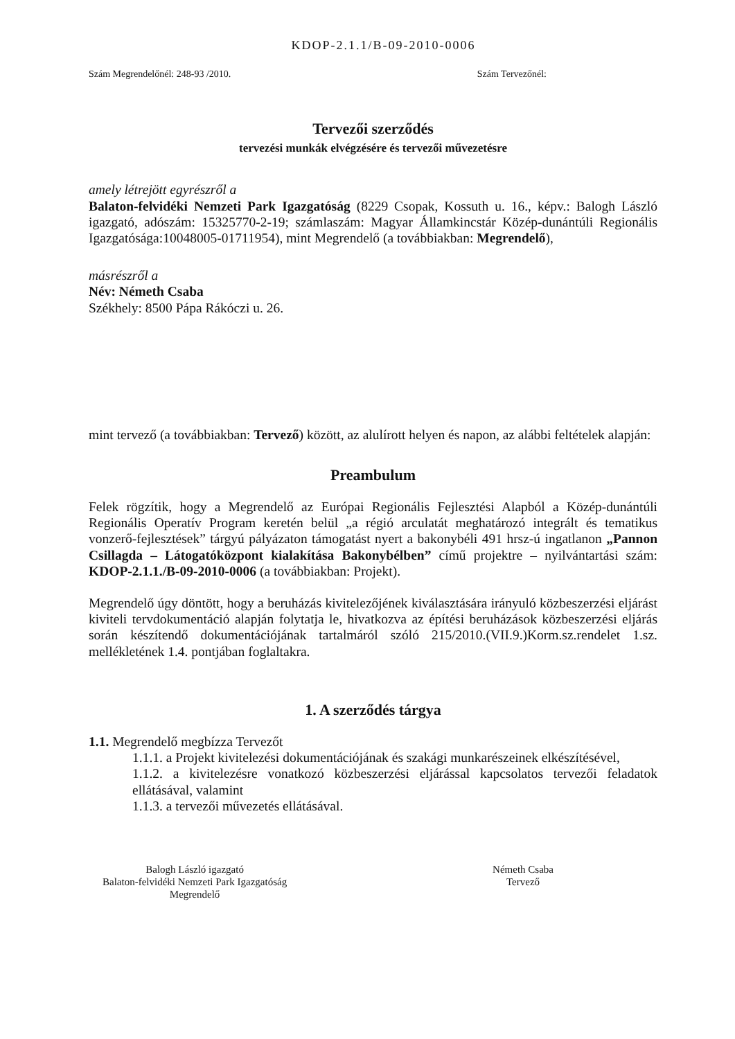KDOP-2.1.1/B-09-2010-0006
Szám Megrendelőnél: 248-93 /2010. Szám Tervezőnél:
Tervezői szerződés
tervezési munkák elvégzésére és tervezői művezetésre
amely létrejött egyrészről a
Balaton-felvidéki Nemzeti Park Igazgatóság (8229 Csopak, Kossuth u. 16., képv.: Balogh László igazgató, adószám: 15325770-2-19; számlaszám: Magyar Államkincstár Közép-dunántúli Regionális Igazgatósága:10048005-01711954), mint Megrendelő (a továbbiakban: Megrendelő),
másrészről a
Név: Németh Csaba
Székhely: 8500 Pápa Rákóczi u. 26.
mint tervező (a továbbiakban: Tervező) között, az alulírott helyen és napon, az alábbi feltételek alapján:
Preambulum
Felek rögzítik, hogy a Megrendelő az Európai Regionális Fejlesztési Alapból a Közép-dunántúli Regionális Operatív Program keretén belül „a régió arculatát meghatározó integrált és tematikus vonzerő-fejlesztések” tárgyú pályázaton támogatást nyert a bakonybéli 491 hrsz-ú ingatlanon „Pannon Csillagda – Látogatóközpont kialakítása Bakonybélben” című projektre – nyilvántartási szám: KDOP-2.1.1./B-09-2010-0006 (a továbbiakban: Projekt).
Megrendelő úgy döntött, hogy a beruházás kivitelezőjének kiválasztására irányuló közbeszerzési eljárást kiviteli tervdokumentáció alapján folytatja le, hivatkozva az építési beruházások közbeszerzési eljárás során készítendő dokumentációjának tartalmáról szóló 215/2010.(VII.9.)Korm.sz.rendelet 1.sz. mellékletének 1.4. pontjában foglaltakra.
1. A szerződés tárgya
1.1. Megrendelő megbízza Tervezőt
1.1.1. a Projekt kivitelezési dokumentációjának és szakági munkarészeinek elkészítésével,
1.1.2. a kivitelezésre vonatkozó közbeszerzési eljárással kapcsolatos tervezői feladatok ellátásával, valamint
1.1.3. a tervezői művezetés ellátásával.
Balogh László igazgató
Balaton-felvidéki Nemzeti Park Igazgatóság
Megrendelő
Németh Csaba
Tervező